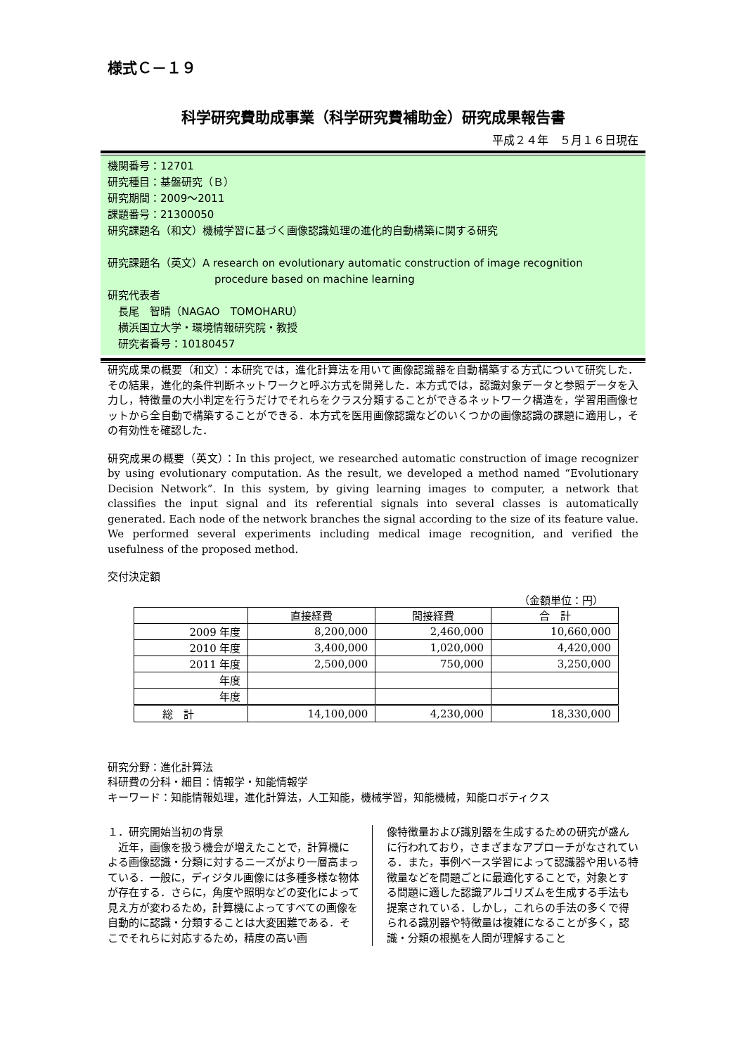様式Ｃ－１９
科学研究費助成事業（科学研究費補助金）研究成果報告書
平成２４年　５月１６日現在
機関番号：12701
研究種目：基盤研究（Ｂ）
研究期間：2009～2011
課題番号：21300050
研究課題名（和文）機械学習に基づく画像認識処理の進化的自動構築に関する研究
研究課題名（英文）A research on evolutionary automatic construction of image recognition
procedure based on machine learning
研究代表者
　長尾　智晴（NAGAO　TOMOHARU）
　横浜国立大学・環境情報研究院・教授
　研究者番号：10180457
研究成果の概要（和文）：本研究では，進化計算法を用いて画像認識器を自動構築する方式について研究した．その結果，進化的条件判断ネットワークと呼ぶ方式を開発した．本方式では，認識対象データと参照データを入力し，特徴量の大小判定を行うだけでそれらをクラス分類することができるネットワーク構造を，学習用画像セットから全自動で構築することができる．本方式を医用画像認識などのいくつかの画像認識の課題に適用し，その有効性を確認した．
研究成果の概要（英文）：In this project, we researched automatic construction of image recognizer by using evolutionary computation. As the result, we developed a method named “Evolutionary Decision Network”. In this system, by giving learning images to computer, a network that classifies the input signal and its referential signals into several classes is automatically generated. Each node of the network branches the signal according to the size of its feature value. We performed several experiments including medical image recognition, and verified the usefulness of the proposed method.
交付決定額
（金額単位：円）
| | 直接経費 | 間接経費 | 合 計 |
| --- | --- | --- | --- |
| 2009 年度 | 8,200,000 | 2,460,000 | 10,660,000 |
| 2010 年度 | 3,400,000 | 1,020,000 | 4,420,000 |
| 2011 年度 | 2,500,000 | 750,000 | 3,250,000 |
| 年度 | | | |
| 年度 | | | |
| 総 計 | 14,100,000 | 4,230,000 | 18,330,000 |
研究分野：進化計算法
科研費の分科・細目：情報学・知能情報学
キーワード：知能情報処理，進化計算法，人工知能，機械学習，知能機械，知能ロボティクス
１．研究開始当初の背景
　近年，画像を扱う機会が増えたことで，計算機による画像認識・分類に対するニーズがより一層高まっている．一般に，ディジタル画像には多種多様な物体が存在する．さらに，角度や照明などの変化によって見え方が変わるため，計算機によってすべての画像を自動的に認識・分類することは大変困難である．そこでそれらに対応するため，精度の高い画
像特徴量および識別器を生成するための研究が盛んに行われており，さまざまなアプローチがなされている．また，事例ベース学習によって認識器や用いる特徴量などを問題ごとに最適化することで，対象とする問題に適した認識アルゴリズムを生成する手法も提案されている．しかし，これらの手法の多くで得られる識別器や特徴量は複雑になることが多く，認識・分類の根拠を人間が理解すること